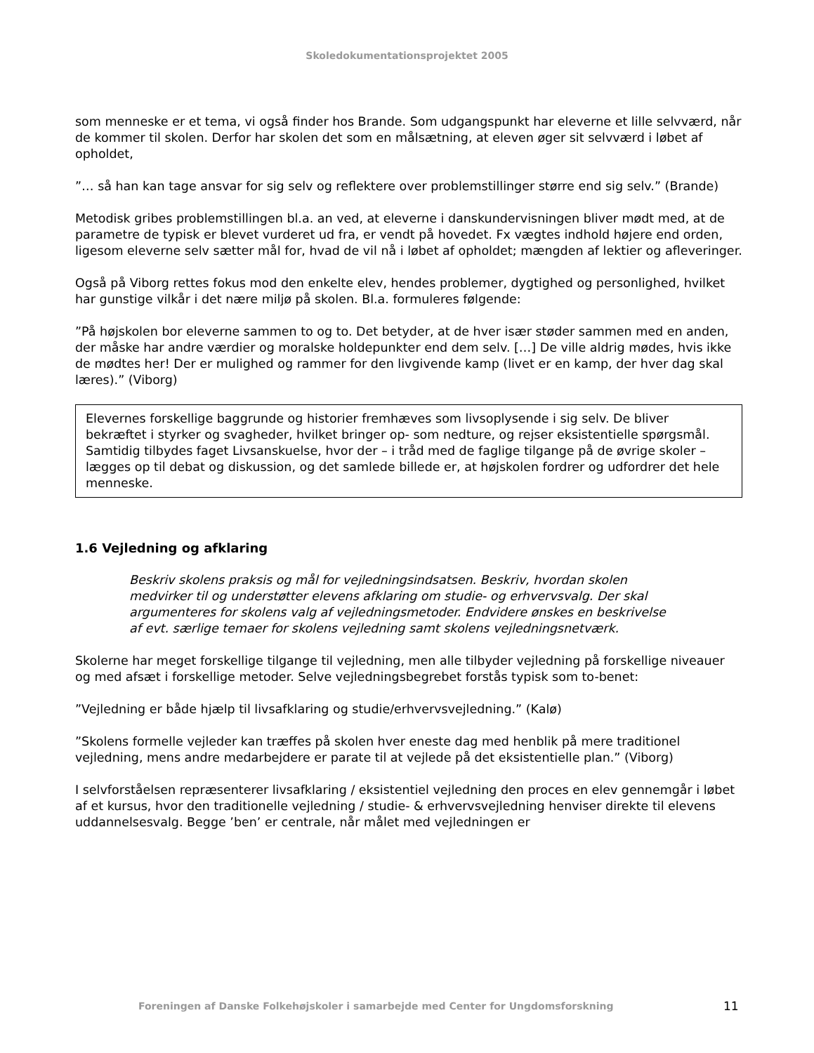Skoledokumentationsprojektet 2005
som menneske er et tema, vi også finder hos Brande. Som udgangspunkt har eleverne et lille selvværd, når de kommer til skolen. Derfor har skolen det som en målsætning, at eleven øger sit selvværd i løbet af opholdet,
”… så han kan tage ansvar for sig selv og reflektere over problemstillinger større end sig selv.” (Brande)
Metodisk gribes problemstillingen bl.a. an ved, at eleverne i danskundervisningen bliver mødt med, at de parametre de typisk er blevet vurderet ud fra, er vendt på hovedet. Fx vægtes indhold højere end orden, ligesom eleverne selv sætter mål for, hvad de vil nå i løbet af opholdet; mængden af lektier og afleveringer.
Også på Viborg rettes fokus mod den enkelte elev, hendes problemer, dygtighed og personlighed, hvilket har gunstige vilkår i det nære miljø på skolen. Bl.a. formuleres følgende:
”På højskolen bor eleverne sammen to og to. Det betyder, at de hver især støder sammen med en anden, der måske har andre værdier og moralske holdepunkter end dem selv. […] De ville aldrig mødes, hvis ikke de mødtes her! Der er mulighed og rammer for den livgivende kamp (livet er en kamp, der hver dag skal læres).” (Viborg)
Elevernes forskellige baggrunde og historier fremhæves som livsoplysende i sig selv. De bliver bekræftet i styrker og svagheder, hvilket bringer op- som nedture, og rejser eksistentielle spørgsmål. Samtidig tilbydes faget Livsanskuelse, hvor der – i tråd med de faglige tilgange på de øvrige skoler – lægges op til debat og diskussion, og det samlede billede er, at højskolen fordrer og udfordrer det hele menneske.
1.6 Vejledning og afklaring
Beskriv skolens praksis og mål for vejledningsindsatsen. Beskriv, hvordan skolen medvirker til og understøtter elevens afklaring om studie- og erhvervsvalg. Der skal argumenteres for skolens valg af vejledningsmetoder. Endvidere ønskes en beskrivelse af evt. særlige temaer for skolens vejledning samt skolens vejledningsnetværk.
Skolerne har meget forskellige tilgange til vejledning, men alle tilbyder vejledning på forskellige niveauer og med afsæt i forskellige metoder. Selve vejledningsbegrebet forstås typisk som to-benet:
”Vejledning er både hjælp til livsafklaring og studie/erhvervsvejledning.” (Kalø)
”Skolens formelle vejleder kan træffes på skolen hver eneste dag med henblik på mere traditionel vejledning, mens andre medarbejdere er parate til at vejlede på det eksistentielle plan.” (Viborg)
I selvforståelsen repræsenterer livsafklaring / eksistentiel vejledning den proces en elev gennemgår i løbet af et kursus, hvor den traditionelle vejledning / studie- & erhvervsvejledning henviser direkte til elevens uddannelsesvalg. Begge ’ben’ er centrale, når målet med vejledningen er
Foreningen af Danske Folkehøjskoler i samarbejde med Center for Ungdomsforskning 11